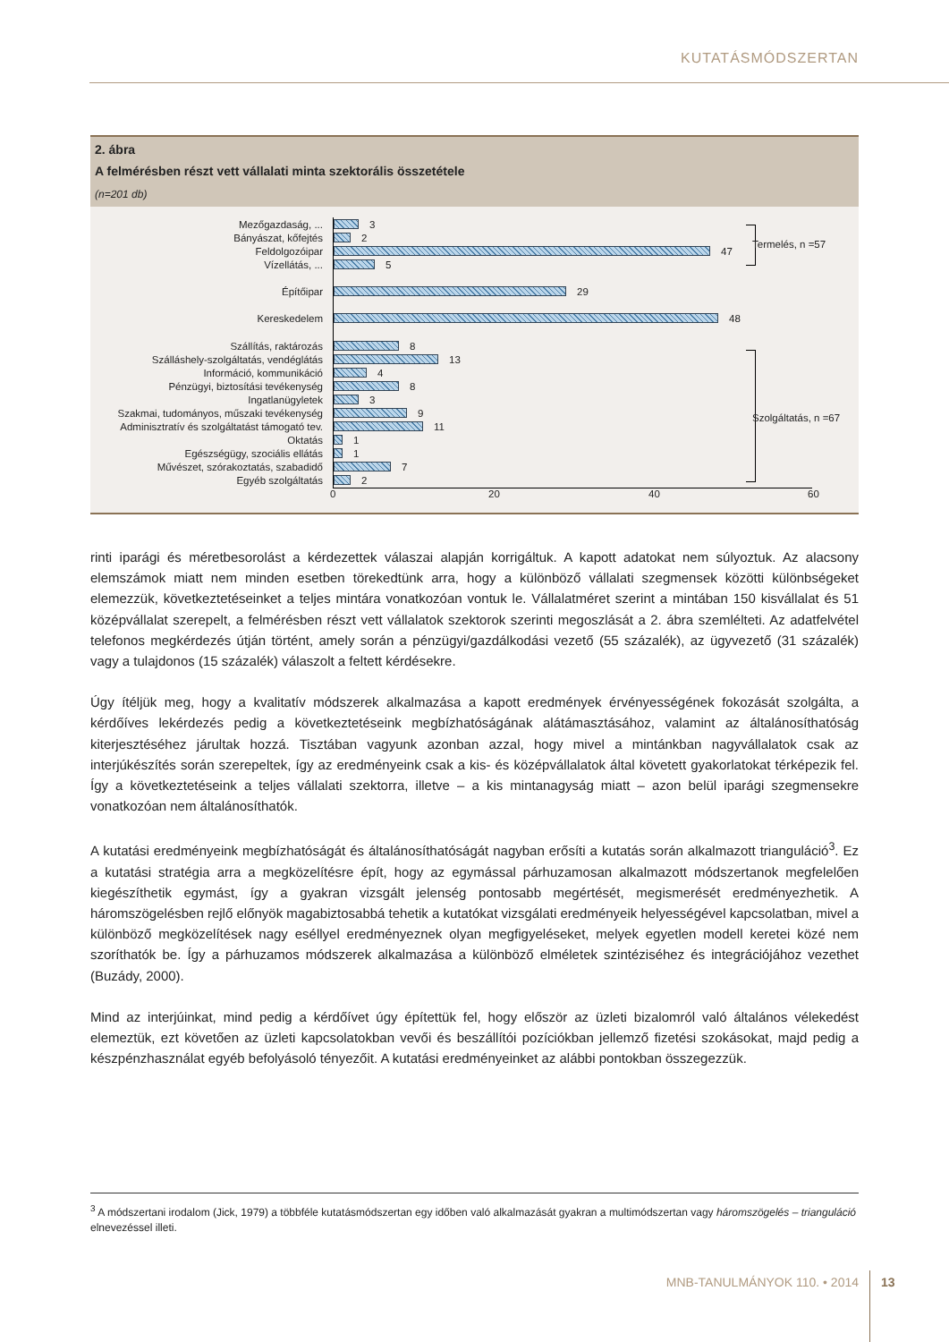KUTATÁSMÓDSZERTAN
2. ábra
A felmérésben részt vett vállalati minta szektorális összetétele
(n=201 db)
Mezőgazdaság, ... 3
Bányászat, kőfejtés 2
Feldolgozóipar 47
Vízellátás, ... 5
Építőipar 29
Kereskedelem 48
Szállítás, raktározás 8
Szálláshely-szolgáltatás, vendéglátás 13
Információ, kommunikáció 4
Pénzügyi, biztosítási tevékenység 8
Ingatlanügyletek 3
Szakmai, tudományos, műszaki tevékenység 9
Adminisztratív és szolgáltatást támogató tev. 11
Oktatás 1
Egészségügy, szociális ellátás 1
Művészet, szórakoztatás, szabadidő 7
Egyéb szolgáltatás 2
0 20 40 60
Termelés, n =57
Szolgáltatás, n =67
rinti iparági és méretbesorolást a kérdezettek válaszai alapján korrigáltuk. A kapott adatokat nem súlyoztuk. Az alacsony elemszámok miatt nem minden esetben törekedtünk arra, hogy a különböző vállalati szegmensek közötti különbségeket elemezzük, következtetéseinket a teljes mintára vonatkozóan vontuk le. Vállalatméret szerint a mintában 150 kisvállalat és 51 középvállalat szerepelt, a felmérésben részt vett vállalatok szektorok szerinti megoszlását a 2. ábra szemlélteti. Az adatfelvétel telefonos megkérdezés útján történt, amely során a pénzügyi/gazdálkodási vezető (55 százalék), az ügyvezető (31 százalék) vagy a tulajdonos (15 százalék) válaszolt a feltett kérdésekre.
Úgy ítéljük meg, hogy a kvalitatív módszerek alkalmazása a kapott eredmények érvényességének fokozását szolgálta, a kérdőíves lekérdezés pedig a következtetéseink megbízhatóságának alátámasztásához, valamint az általánosíthatóság kiterjesztéséhez járultak hozzá. Tisztában vagyunk azonban azzal, hogy mivel a mintánkban nagyvállalatok csak az interjúkészítés során szerepeltek, így az eredményeink csak a kis- és középvállalatok által követett gyakorlatokat térképezik fel. Így a következtetéseink a teljes vállalati szektorra, illetve – a kis mintanagyság miatt – azon belül iparági szegmensekre vonatkozóan nem általánosíthatók.
A kutatási eredményeink megbízhatóságát és általánosíthatóságát nagyban erősíti a kutatás során alkalmazott trianguláció<sup>3</sup>. Ez a kutatási stratégia arra a megközelítésre épít, hogy az egymással párhuzamosan alkalmazott módszertanok megfelelően kiegészíthetik egymást, így a gyakran vizsgált jelenség pontosabb megértését, megismerését eredményezhetik. A háromszögelésben rejlő előnyök magabiztosabbá tehetik a kutatókat vizsgálati eredményeik helyességével kapcsolatban, mivel a különböző megközelítések nagy eséllyel eredményeznek olyan megfigyeléseket, melyek egyetlen modell keretei közé nem szoríthatók be. Így a párhuzamos módszerek alkalmazása a különböző elméletek szintéziséhez és integrációjához vezethet (Buzády, 2000).
Mind az interjúinkat, mind pedig a kérdőívet úgy építettük fel, hogy először az üzleti bizalomról való általános vélekedést elemeztük, ezt követően az üzleti kapcsolatokban vevői és beszállítói pozíciókban jellemző fizetési szokásokat, majd pedig a készpénzhasználat egyéb befolyásoló tényezőit. A kutatási eredményeinket az alábbi pontokban összegezzük.
<sup>3</sup> A módszertani irodalom (Jick, 1979) a többféle kutatásmódszertan egy időben való alkalmazását gyakran a multimódszertan vagy háromszögelés – trianguláció elnevezéssel illeti.
MNB-TANULMÁNYOK 110. • 2014 13